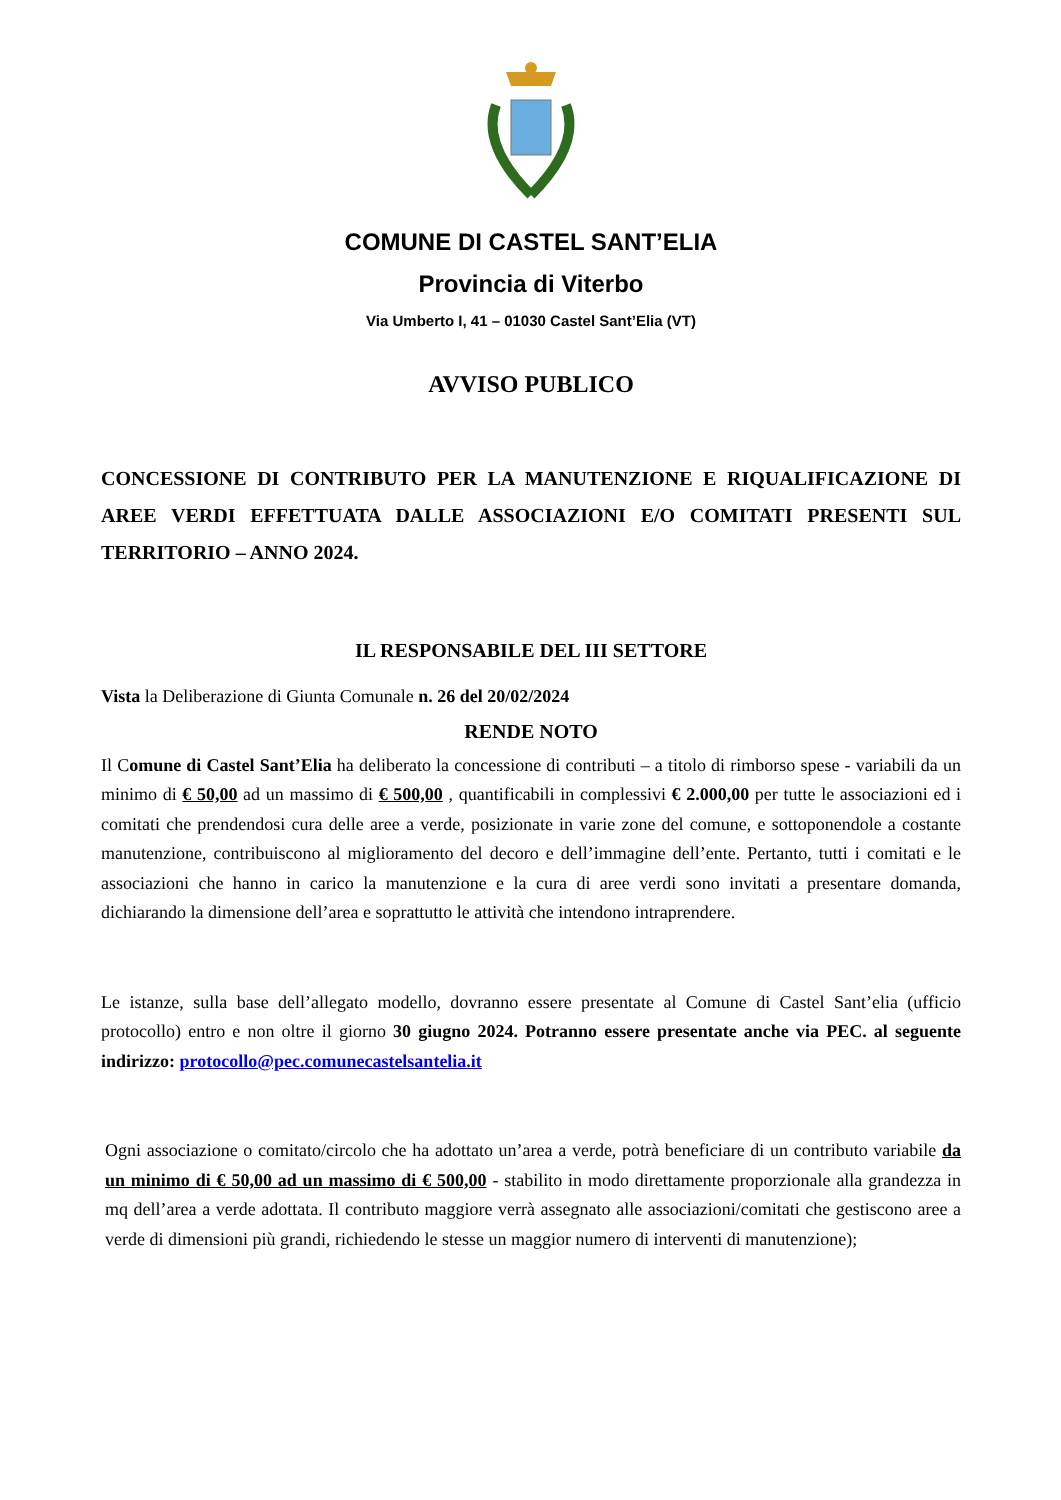COMUNE DI CASTEL SANT’ELIA
Provincia di Viterbo
Via Umberto I, 41 – 01030 Castel Sant’Elia (VT)
AVVISO PUBLICO
CONCESSIONE DI CONTRIBUTO PER LA MANUTENZIONE E RIQUALIFICAZIONE DI AREE VERDI EFFETTUATA DALLE ASSOCIAZIONI E/O COMITATI PRESENTI SUL TERRITORIO – ANNO 2024.
IL RESPONSABILE DEL III SETTORE
Vista la Deliberazione di Giunta Comunale n. 26 del 20/02/2024
RENDE NOTO
Il Comune di Castel Sant’Elia ha deliberato la concessione di contributi – a titolo di rimborso spese - variabili da un minimo di € 50,00 ad un massimo di € 500,00 , quantificabili in complessivi € 2.000,00 per tutte le associazioni ed i comitati che prendendosi cura delle aree a verde, posizionate in varie zone del comune, e sottoponendole a costante manutenzione, contribuiscono al miglioramento del decoro e dell’immagine dell’ente. Pertanto, tutti i comitati e le associazioni che hanno in carico la manutenzione e la cura di aree verdi sono invitati a presentare domanda, dichiarando la dimensione dell’area e soprattutto le attività che intendono intraprendere.
Le istanze, sulla base dell’allegato modello, dovranno essere presentate al Comune di Castel Sant’elia (ufficio protocollo) entro e non oltre il giorno 30 giugno 2024. Potranno essere presentate anche via PEC. al seguente indirizzo: protocollo@pec.comunecastelsantelia.it
Ogni associazione o comitato/circolo che ha adottato un’area a verde, potrà beneficiare di un contributo variabile da un minimo di € 50,00 ad un massimo di € 500,00 - stabilito in modo direttamente proporzionale alla grandezza in mq dell’area a verde adottata. Il contributo maggiore verrà assegnato alle associazioni/comitati che gestiscono aree a verde di dimensioni più grandi, richiedendo le stesse un maggior numero di interventi di manutenzione);